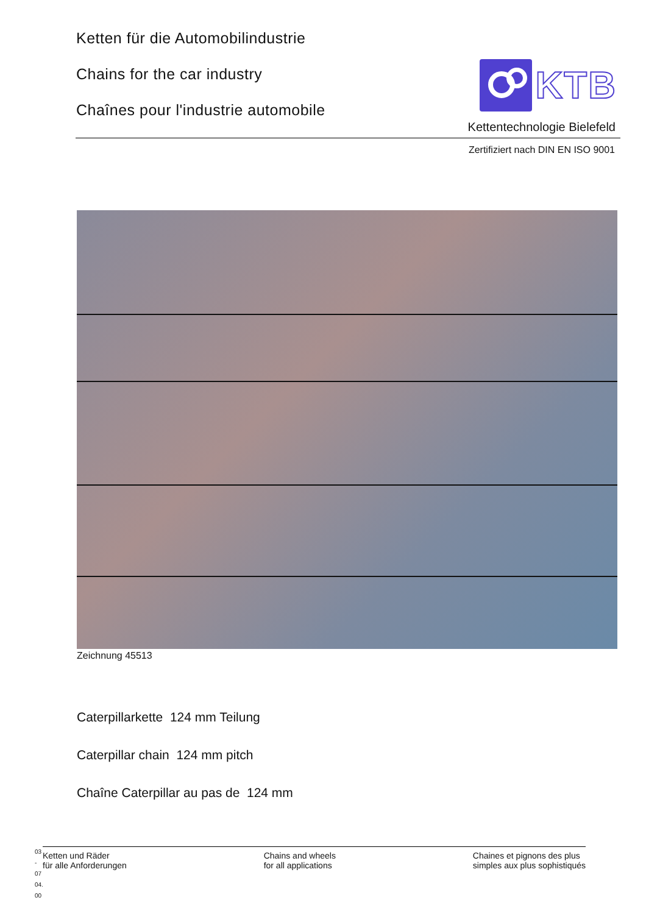Ketten für die Automobilindustrie
Chains for the car industry
Chaînes pour l'industrie automobile
KTB
Kettentechnologie Bielefeld
Zertifiziert nach DIN EN ISO 9001
Zeichnung 45513
Caterpillarkette 124 mm Teilung
Caterpillar chain 124 mm pitch
Chaîne Caterpillar au pas de 124 mm
03 - 07
04. 00
Ketten und Räder
für alle Anforderungen
Chains and wheels
for all applications
Chaines et pignons des plus
simples aux plus sophistiqués